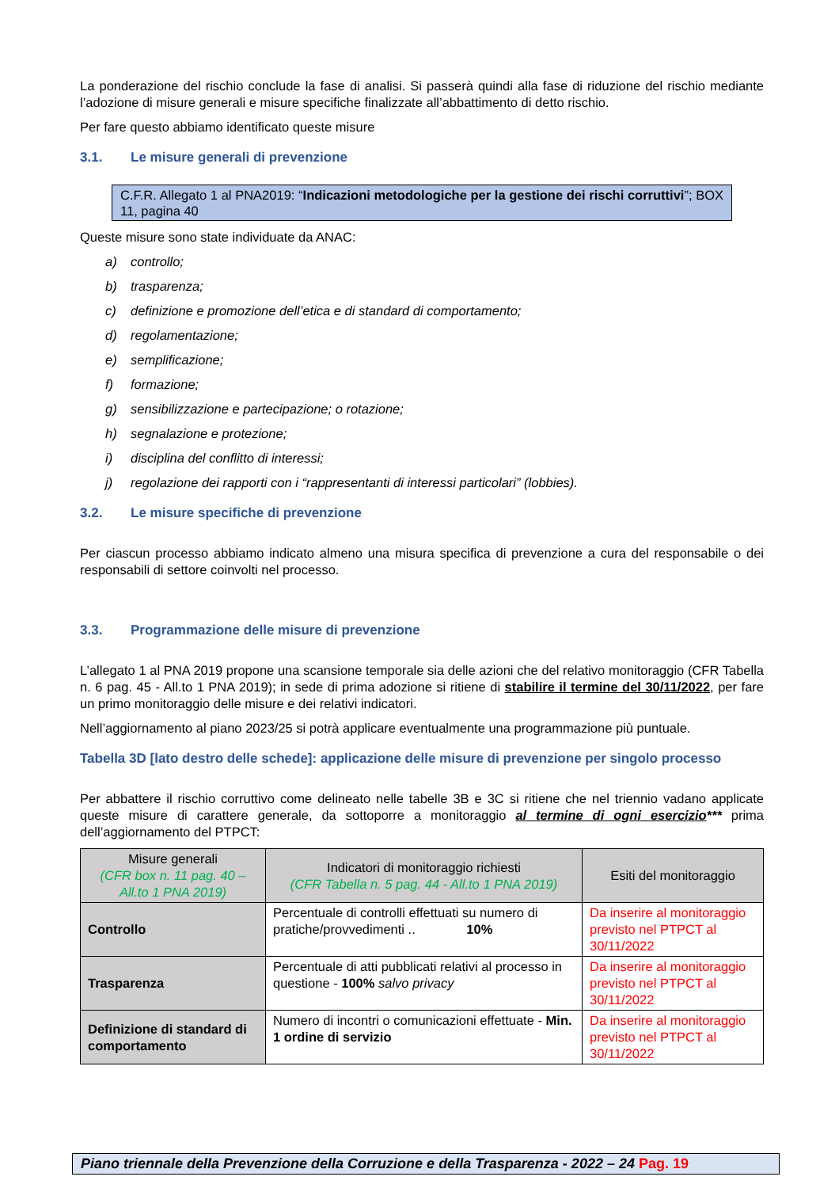La ponderazione del rischio conclude la fase di analisi. Si passerà quindi alla fase di riduzione del rischio mediante l’adozione di misure generali e misure specifiche finalizzate all’abbattimento di detto rischio.
Per fare questo abbiamo identificato queste misure
3.1. Le misure generali di prevenzione
C.F.R. Allegato 1 al PNA2019: “Indicazioni metodologiche per la gestione dei rischi corruttivi”; BOX 11, pagina 40
Queste misure sono state individuate da ANAC:
a) controllo;
b) trasparenza;
c) definizione e promozione dell’etica e di standard di comportamento;
d) regolamentazione;
e) semplificazione;
f) formazione;
g) sensibilizzazione e partecipazione; o rotazione;
h) segnalazione e protezione;
i) disciplina del conflitto di interessi;
j) regolazione dei rapporti con i “rappresentanti di interessi particolari” (lobbies).
3.2. Le misure specifiche di prevenzione
Per ciascun processo abbiamo indicato almeno una misura specifica di prevenzione a cura del responsabile o dei responsabili di settore coinvolti nel processo.
3.3. Programmazione delle misure di prevenzione
L’allegato 1 al PNA 2019 propone una scansione temporale sia delle azioni che del relativo monitoraggio (CFR Tabella n. 6 pag. 45 - All.to 1 PNA 2019); in sede di prima adozione si ritiene di stabilire il termine del 30/11/2022, per fare un primo monitoraggio delle misure e dei relativi indicatori.
Nell’aggiornamento al piano 2023/25 si potrà applicare eventualmente una programmazione più puntuale.
Tabella 3D [lato destro delle schede]: applicazione delle misure di prevenzione per singolo processo
Per abbattere il rischio corruttivo come delineato nelle tabelle 3B e 3C si ritiene che nel triennio vadano applicate queste misure di carattere generale, da sottoporre a monitoraggio al termine di ogni esercizio*** prima dell’aggiornamento del PTPCT:
| Misure generali (CFR box n. 11 pag. 40 – All.to 1 PNA 2019) | Indicatori di monitoraggio richiesti (CFR Tabella n. 5 pag. 44 - All.to 1 PNA 2019) | Esiti del monitoraggio |
| --- | --- | --- |
| Controllo | Percentuale di controlli effettuati su numero di pratiche/provvedimenti .. 10% | Da inserire al monitoraggio previsto nel PTPCT al 30/11/2022 |
| Trasparenza | Percentuale di atti pubblicati relativi al processo in questione - 100% salvo privacy | Da inserire al monitoraggio previsto nel PTPCT al 30/11/2022 |
| Definizione di standard di comportamento | Numero di incontri o comunicazioni effettuate - Min. 1 ordine di servizio | Da inserire al monitoraggio previsto nel PTPCT al 30/11/2022 |
Piano triennale della Prevenzione della Corruzione e della Trasparenza - 2022 – 24 Pag. 19